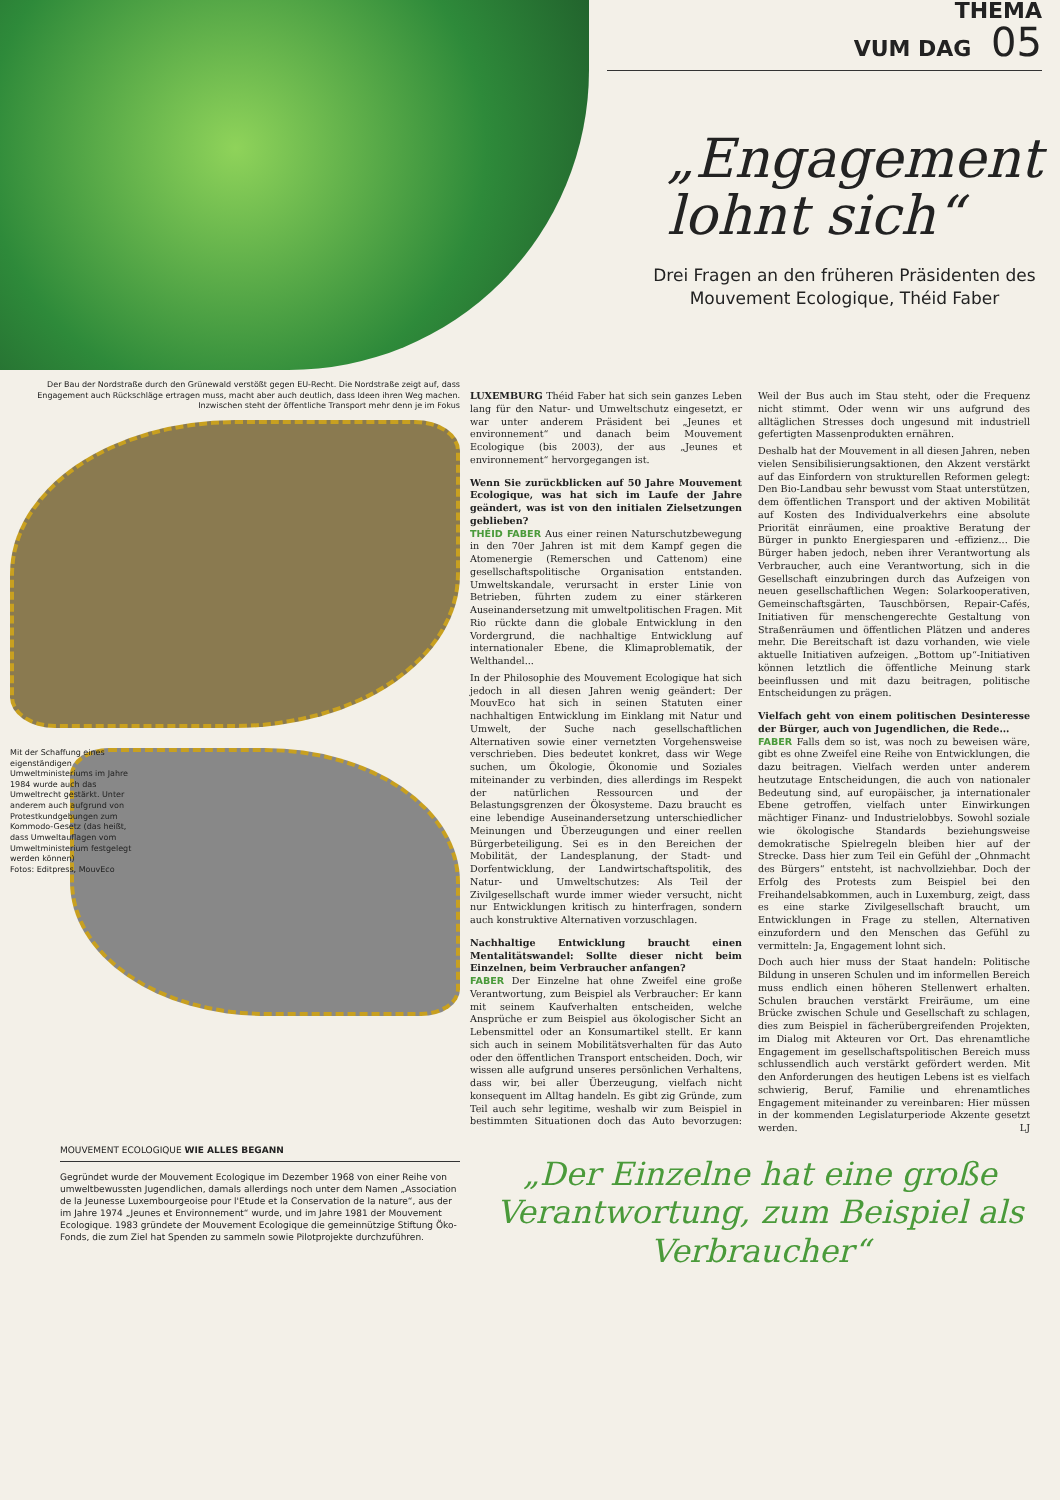THEMA
VUM DAG 05
„Engagement lohnt sich“
Drei Fragen an den früheren Präsidenten des Mouvement Ecologique, Théid Faber
Der Bau der Nordstraße durch den Grünewald verstößt gegen EU-Recht. Die Nordstraße zeigt auf, dass Engagement auch Rückschläge ertragen muss, macht aber auch deutlich, dass Ideen ihren Weg machen. Inzwischen steht der öffentliche Transport mehr denn je im Fokus
Mit der Schaffung eines eigenständigen Umweltministeriums im Jahre 1984 wurde auch das Umweltrecht gestärkt. Unter anderem auch aufgrund von Protestkundgebungen zum Kommodo-Gesetz (das heißt, dass Umweltauflagen vom Umweltministerium festgelegt werden können)
Fotos: Editpress, MouvEco
LUXEMBURG Théid Faber hat sich sein ganzes Leben lang für den Natur- und Umweltschutz eingesetzt, er war unter anderem Präsident bei „Jeunes et environnement“ und danach beim Mouvement Ecologique (bis 2003), der aus „Jeunes et environnement“ hervorgegangen ist.
Wenn Sie zurückblicken auf 50 Jahre Mouvement Ecologique, was hat sich im Laufe der Jahre geändert, was ist von den initialen Zielsetzungen geblieben?
THÉID FABER Aus einer reinen Naturschutzbewegung in den 70er Jahren ist mit dem Kampf gegen die Atomenergie (Remerschen und Cattenom) eine gesellschaftspolitische Organisation entstanden. Umweltskandale, verursacht in erster Linie von Betrieben, führten zudem zu einer stärkeren Auseinandersetzung mit umweltpolitischen Fragen. Mit Rio rückte dann die globale Entwicklung in den Vordergrund, die nachhaltige Entwicklung auf internationaler Ebene, die Klimaproblematik, der Welthandel...
In der Philosophie des Mouvement Ecologique hat sich jedoch in all diesen Jahren wenig geändert: Der MouvEco hat sich in seinen Statuten einer nachhaltigen Entwicklung im Einklang mit Natur und Umwelt, der Suche nach gesellschaftlichen Alternativen sowie einer vernetzten Vorgehensweise verschrieben. Dies bedeutet konkret, dass wir Wege suchen, um Ökologie, Ökonomie und Soziales miteinander zu verbinden, dies allerdings im Respekt der natürlichen Ressourcen und der Belastungsgrenzen der Ökosysteme. Dazu braucht es eine lebendige Auseinandersetzung unterschiedlicher Meinungen und Überzeugungen und einer reellen Bürgerbeteiligung. Sei es in den Bereichen der Mobilität, der Landesplanung, der Stadt- und Dorfentwicklung, der Landwirtschaftspolitik, des Natur- und Umweltschutzes: Als Teil der Zivilgesellschaft wurde immer wieder versucht, nicht nur Entwicklungen kritisch zu hinterfragen, sondern auch konstruktive Alternativen vorzuschlagen.
Nachhaltige Entwicklung braucht einen Mentalitätswandel: Sollte dieser nicht beim Einzelnen, beim Verbraucher anfangen?
FABER Der Einzelne hat ohne Zweifel eine große Verantwortung, zum Beispiel als Verbraucher: Er kann mit seinem Kaufverhalten entscheiden, welche Ansprüche er zum Beispiel aus ökologischer Sicht an Lebensmittel oder an Konsumartikel stellt. Er kann sich auch in seinem Mobilitätsverhalten für das Auto oder den öffentlichen Transport entscheiden. Doch, wir wissen alle aufgrund unseres persönlichen Verhaltens, dass wir, bei aller Überzeugung, vielfach nicht konsequent im Alltag handeln. Es gibt zig Gründe, zum Teil auch sehr legitime, weshalb wir zum Beispiel in bestimmten Situationen doch das Auto bevorzugen: Weil der Bus auch im Stau steht, oder die Frequenz nicht stimmt. Oder wenn wir uns aufgrund des alltäglichen Stresses doch ungesund mit industriell gefertigten Massenprodukten ernähren.
Deshalb hat der Mouvement in all diesen Jahren, neben vielen Sensibilisierungsaktionen, den Akzent verstärkt auf das Einfordern von strukturellen Reformen gelegt: Den Bio-Landbau sehr bewusst vom Staat unterstützen, dem öffentlichen Transport und der aktiven Mobilität auf Kosten des Individualverkehrs eine absolute Priorität einräumen, eine proaktive Beratung der Bürger in punkto Energiesparen und -effizienz... Die Bürger haben jedoch, neben ihrer Verantwortung als Verbraucher, auch eine Verantwortung, sich in die Gesellschaft einzubringen durch das Aufzeigen von neuen gesellschaftlichen Wegen: Solarkooperativen, Gemeinschaftsgärten, Tauschbörsen, Repair-Cafés, Initiativen für menschengerechte Gestaltung von Straßenräumen und öffentlichen Plätzen und anderes mehr. Die Bereitschaft ist dazu vorhanden, wie viele aktuelle Initiativen aufzeigen. „Bottom up“-Initiativen können letztlich die öffentliche Meinung stark beeinflussen und mit dazu beitragen, politische Entscheidungen zu prägen.
Vielfach geht von einem politischen Desinteresse der Bürger, auch von Jugendlichen, die Rede...
FABER Falls dem so ist, was noch zu beweisen wäre, gibt es ohne Zweifel eine Reihe von Entwicklungen, die dazu beitragen. Vielfach werden unter anderem heutzutage Entscheidungen, die auch von nationaler Bedeutung sind, auf europäischer, ja internationaler Ebene getroffen, vielfach unter Einwirkungen mächtiger Finanz- und Industrielobbys. Sowohl soziale wie ökologische Standards beziehungsweise demokratische Spielregeln bleiben hier auf der Strecke. Dass hier zum Teil ein Gefühl der „Ohnmacht des Bürgers“ entsteht, ist nachvollziehbar. Doch der Erfolg des Protests zum Beispiel bei den Freihandelsabkommen, auch in Luxemburg, zeigt, dass es eine starke Zivilgesellschaft braucht, um Entwicklungen in Frage zu stellen, Alternativen einzufordern und den Menschen das Gefühl zu vermitteln: Ja, Engagement lohnt sich.
Doch auch hier muss der Staat handeln: Politische Bildung in unseren Schulen und im informellen Bereich muss endlich einen höheren Stellenwert erhalten. Schulen brauchen verstärkt Freiräume, um eine Brücke zwischen Schule und Gesellschaft zu schlagen, dies zum Beispiel in fächerübergreifenden Projekten, im Dialog mit Akteuren vor Ort. Das ehrenamtliche Engagement im gesellschaftspolitischen Bereich muss schlussendlich auch verstärkt gefördert werden. Mit den Anforderungen des heutigen Lebens ist es vielfach schwierig, Beruf, Familie und ehrenamtliches Engagement miteinander zu vereinbaren: Hier müssen in der kommenden Legislaturperiode Akzente gesetzt werden. LJ
MOUVEMENT ECOLOGIQUE WIE ALLES BEGANN
Gegründet wurde der Mouvement Ecologique im Dezember 1968 von einer Reihe von umweltbewussten Jugendlichen, damals allerdings noch unter dem Namen „Association de la Jeunesse Luxembourgeoise pour l'Etude et la Conservation de la nature“, aus der im Jahre 1974 „Jeunes et Environnement“ wurde, und im Jahre 1981 der Mouvement Ecologique. 1983 gründete der Mouvement Ecologique die gemeinnützige Stiftung Öko-Fonds, die zum Ziel hat Spenden zu sammeln sowie Pilotprojekte durchzuführen.
„Der Einzelne hat eine große Verantwortung, zum Beispiel als Verbraucher“